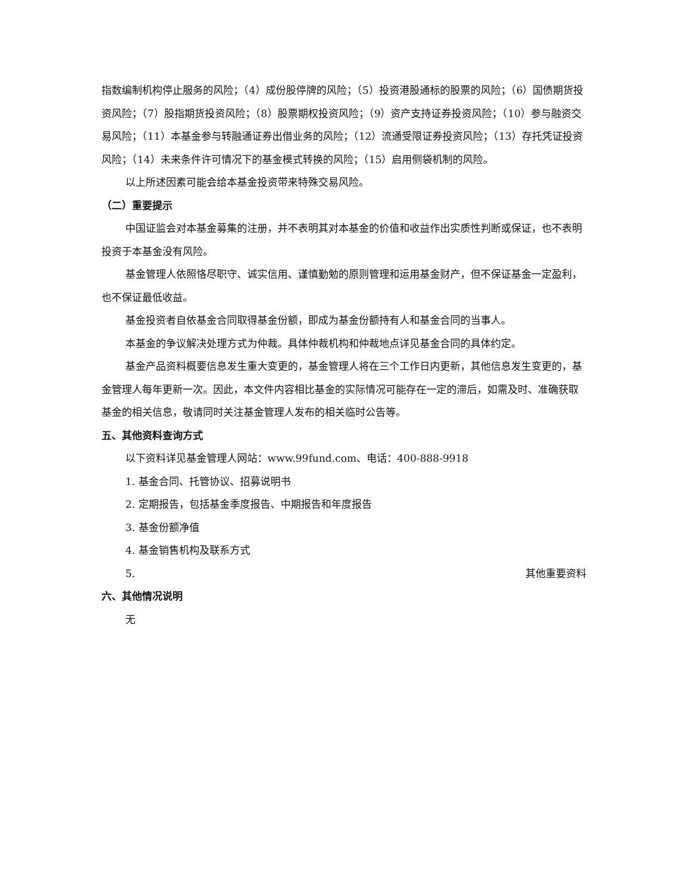指数编制机构停止服务的风险；（4）成份股停牌的风险；（5）投资港股通标的股票的风险；（6）国债期货投资风险；（7）股指期货投资风险；（8）股票期权投资风险；（9）资产支持证券投资风险；（10）参与融资交易风险；（11）本基金参与转融通证券出借业务的风险；（12）流通受限证券投资风险；（13）存托凭证投资风险；（14）未来条件许可情况下的基金模式转换的风险；（15）启用侧袋机制的风险。
以上所述因素可能会给本基金投资带来特殊交易风险。
（二）重要提示
中国证监会对本基金募集的注册，并不表明其对本基金的价值和收益作出实质性判断或保证，也不表明投资于本基金没有风险。
基金管理人依照恪尽职守、诚实信用、谨慎勤勉的原则管理和运用基金财产，但不保证基金一定盈利，也不保证最低收益。
基金投资者自依基金合同取得基金份额，即成为基金份额持有人和基金合同的当事人。
本基金的争议解决处理方式为仲裁。具体仲裁机构和仲裁地点详见基金合同的具体约定。
基金产品资料概要信息发生重大变更的，基金管理人将在三个工作日内更新，其他信息发生变更的，基金管理人每年更新一次。因此，本文件内容相比基金的实际情况可能存在一定的滞后，如需及时、准确获取基金的相关信息，敬请同时关注基金管理人发布的相关临时公告等。
五、其他资料查询方式
以下资料详见基金管理人网站：www.99fund.com、电话：400-888-9918
1. 基金合同、托管协议、招募说明书
2. 定期报告，包括基金季度报告、中期报告和年度报告
3. 基金份额净值
4. 基金销售机构及联系方式
5. 其他重要资料
六、其他情况说明
无